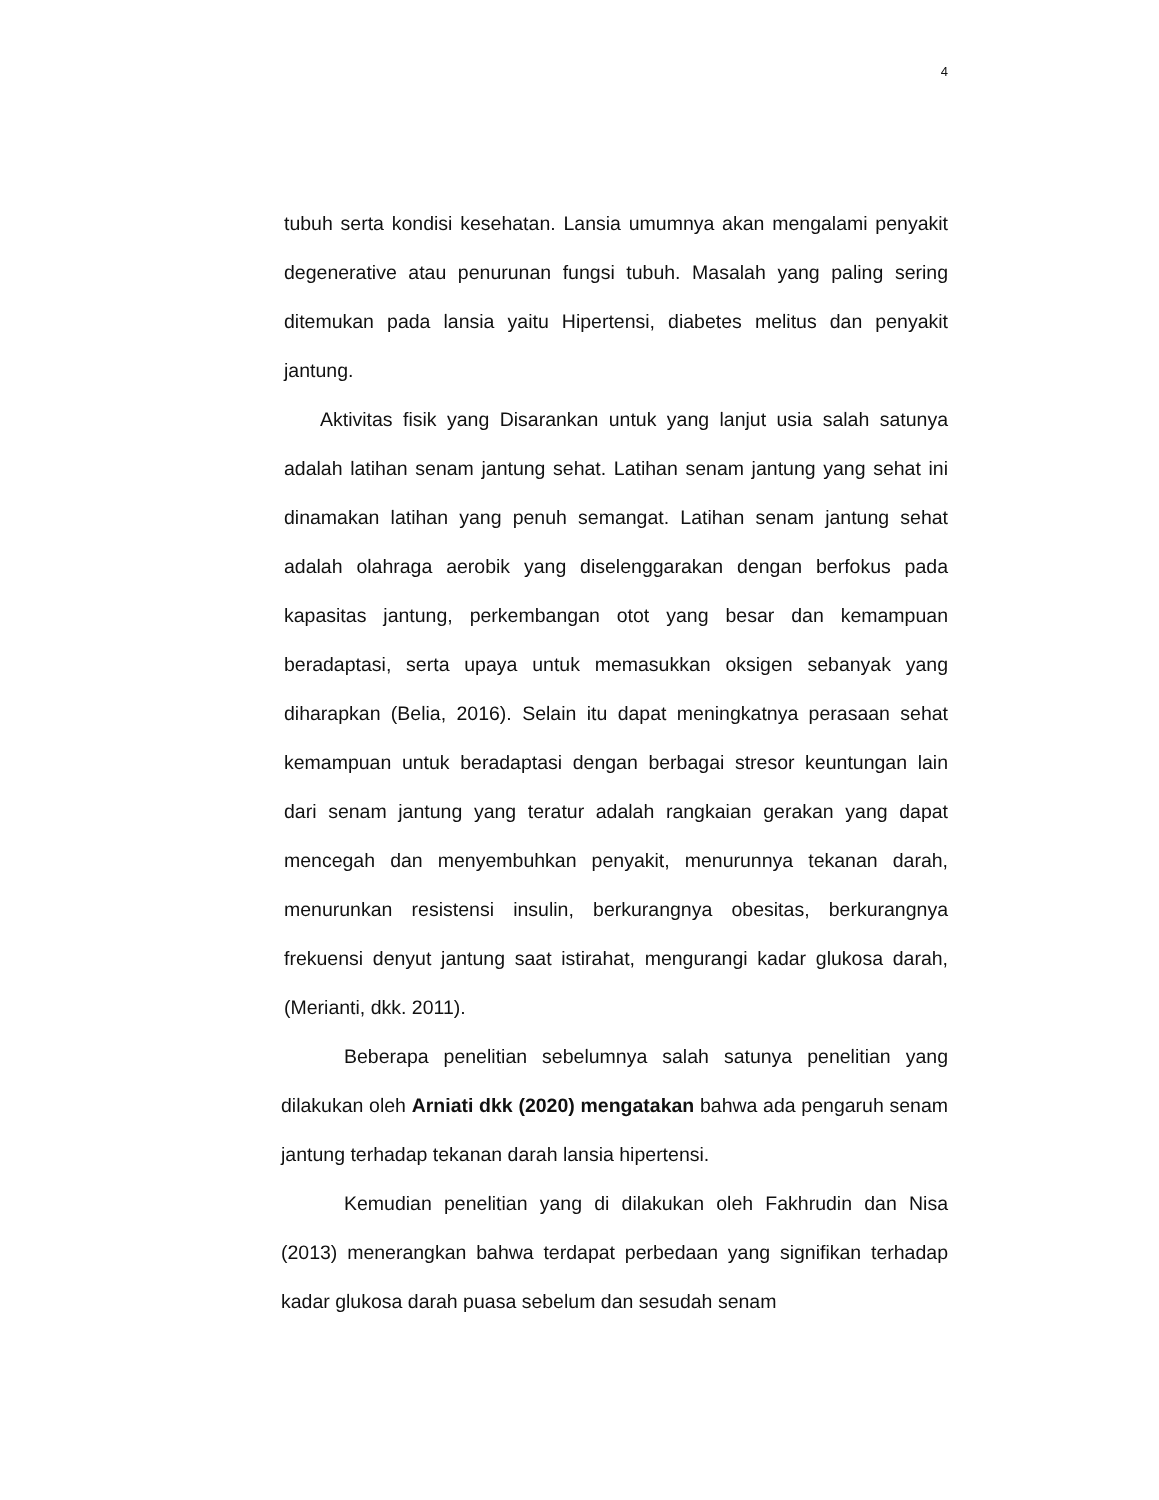4
tubuh serta kondisi kesehatan. Lansia umumnya akan mengalami penyakit degenerative atau penurunan fungsi tubuh. Masalah yang paling sering ditemukan pada lansia yaitu Hipertensi, diabetes melitus dan penyakit jantung.
Aktivitas fisik yang Disarankan untuk yang lanjut usia salah satunya adalah latihan senam jantung sehat. Latihan senam jantung yang sehat ini dinamakan latihan yang penuh semangat. Latihan senam jantung sehat adalah olahraga aerobik yang diselenggarakan dengan berfokus pada kapasitas jantung, perkembangan otot yang besar dan kemampuan beradaptasi, serta upaya untuk memasukkan oksigen sebanyak yang diharapkan (Belia, 2016). Selain itu dapat meningkatnya perasaan sehat kemampuan untuk beradaptasi dengan berbagai stresor keuntungan lain dari senam jantung yang teratur adalah rangkaian gerakan yang dapat mencegah dan menyembuhkan penyakit, menurunnya tekanan darah, menurunkan resistensi insulin, berkurangnya obesitas, berkurangnya frekuensi denyut jantung saat istirahat, mengurangi kadar glukosa darah, (Merianti, dkk. 2011).
Beberapa penelitian sebelumnya salah satunya penelitian yang dilakukan oleh Arniati dkk (2020) mengatakan bahwa ada pengaruh senam jantung terhadap tekanan darah lansia hipertensi.
Kemudian penelitian yang di dilakukan oleh Fakhrudin dan Nisa (2013) menerangkan bahwa terdapat perbedaan yang signifikan terhadap kadar glukosa darah puasa sebelum dan sesudah senam